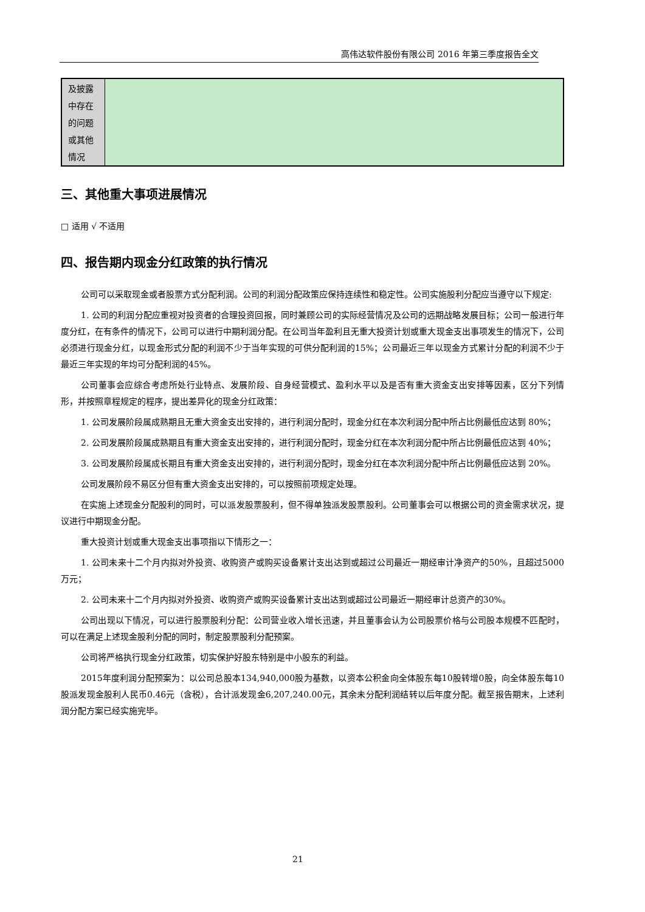高伟达软件股份有限公司 2016 年第三季度报告全文
| 及披露 中存在 的问题 或其他 情况 | |
三、其他重大事项进展情况
□ 适用 √ 不适用
四、报告期内现金分红政策的执行情况
公司可以采取现金或者股票方式分配利润。公司的利润分配政策应保持连续性和稳定性。公司实施股利分配应当遵守以下规定:
1. 公司的利润分配应重视对投资者的合理投资回报，同时兼顾公司的实际经营情况及公司的远期战略发展目标；公司一般进行年度分红，在有条件的情况下，公司可以进行中期利润分配。在公司当年盈利且无重大投资计划或重大现金支出事项发生的情况下，公司必须进行现金分红，以现金形式分配的利润不少于当年实现的可供分配利润的15%；公司最近三年以现金方式累计分配的利润不少于最近三年实现的年均可分配利润的45%。
公司董事会应综合考虑所处行业特点、发展阶段、自身经营模式、盈利水平以及是否有重大资金支出安排等因素，区分下列情形，并按照章程规定的程序，提出差异化的现金分红政策：
1. 公司发展阶段属成熟期且无重大资金支出安排的，进行利润分配时，现金分红在本次利润分配中所占比例最低应达到 80%；
2. 公司发展阶段属成熟期且有重大资金支出安排的，进行利润分配时，现金分红在本次利润分配中所占比例最低应达到 40%；
3. 公司发展阶段属成长期且有重大资金支出安排的，进行利润分配时，现金分红在本次利润分配中所占比例最低应达到 20%。
公司发展阶段不易区分但有重大资金支出安排的，可以按照前项规定处理。
在实施上述现金分配股利的同时，可以派发股票股利，但不得单独派发股票股利。公司董事会可以根据公司的资金需求状况，提议进行中期现金分配。
重大投资计划或重大现金支出事项指以下情形之一：
1. 公司未来十二个月内拟对外投资、收购资产或购买设备累计支出达到或超过公司最近一期经审计净资产的50%，且超过5000万元；
2. 公司未来十二个月内拟对外投资、收购资产或购买设备累计支出达到或超过公司最近一期经审计总资产的30%。
公司出现以下情况，可以进行股票股利分配：公司营业收入增长迅速，并且董事会认为公司股票价格与公司股本规模不匹配时，可以在满足上述现金股利分配的同时，制定股票股利分配预案。
公司将严格执行现金分红政策，切实保护好股东特别是中小股东的利益。
2015年度利润分配预案为：以公司总股本134,940,000股为基数，以资本公积金向全体股东每10股转增0股，向全体股东每10股派发现金股利人民币0.46元（含税），合计派发现金6,207,240.00元，其余未分配利润结转以后年度分配。截至报告期末，上述利润分配方案已经实施完毕。
21